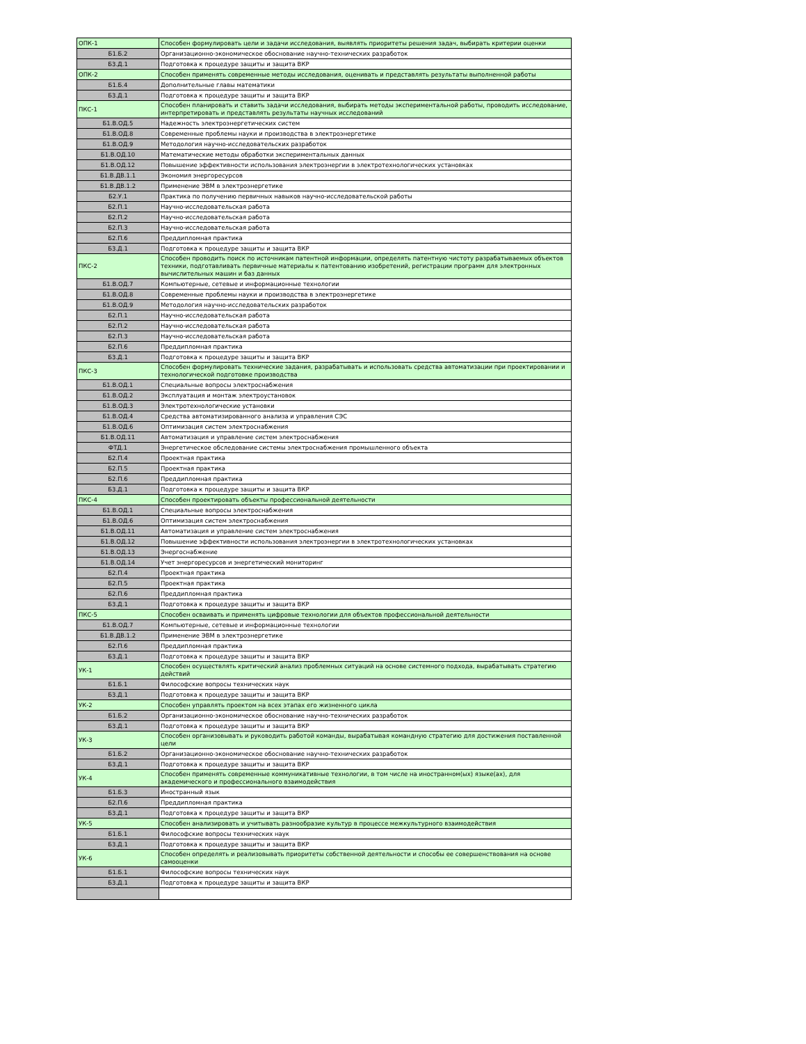| ОПК-1 | Способен формулировать цели и задачи исследования, выявлять приоритеты решения задач, выбирать критерии оценки |
| Б1.Б.2 | Организационно-экономическое обоснование научно-технических разработок |
| Б3.Д.1 | Подготовка к процедуре защиты и защита ВКР |
| ОПК-2 | Способен применять современные методы исследования, оценивать и представлять результаты выполненной работы |
| Б1.Б.4 | Дополнительные главы математики |
| Б3.Д.1 | Подготовка к процедуре защиты и защита ВКР |
| ПКС-1 | Способен планировать и ставить задачи исследования, выбирать методы экспериментальной работы, проводить исследование, интерпретировать и представлять результаты научных исследований |
| Б1.В.ОД.5 | Надежность электроэнергетических систем |
| Б1.В.ОД.8 | Современные проблемы науки и производства в электроэнергетике |
| Б1.В.ОД.9 | Методология научно-исследовательских разработок |
| Б1.В.ОД.10 | Математические методы обработки экспериментальных данных |
| Б1.В.ОД.12 | Повышение эффективности использования электроэнергии в электротехнологических установках |
| Б1.В.ДВ.1.1 | Экономия энергоресурсов |
| Б1.В.ДВ.1.2 | Применение ЭВМ в электроэнергетике |
| Б2.У.1 | Практика по получению первичных навыков научно-исследовательской работы |
| Б2.П.1 | Научно-исследовательская работа |
| Б2.П.2 | Научно-исследовательская работа |
| Б2.П.3 | Научно-исследовательская работа |
| Б2.П.6 | Преддипломная практика |
| Б3.Д.1 | Подготовка к процедуре защиты и защита ВКР |
| ПКС-2 | Способен проводить поиск по источникам патентной информации, определять патентную чистоту разрабатываемых объектов техники, подготавливать первичные материалы к патентованию изобретений, регистрации программ для электронных вычислительных машин и баз данных |
| Б1.В.ОД.7 | Компьютерные, сетевые и информационные технологии |
| Б1.В.ОД.8 | Современные проблемы науки и производства в электроэнергетике |
| Б1.В.ОД.9 | Методология научно-исследовательских разработок |
| Б2.П.1 | Научно-исследовательская работа |
| Б2.П.2 | Научно-исследовательская работа |
| Б2.П.3 | Научно-исследовательская работа |
| Б2.П.6 | Преддипломная практика |
| Б3.Д.1 | Подготовка к процедуре защиты и защита ВКР |
| ПКС-3 | Способен формулировать технические задания, разрабатывать и использовать средства автоматизации при проектировании и технологической подготовке производства |
| Б1.В.ОД.1 | Специальные вопросы электроснабжения |
| Б1.В.ОД.2 | Эксплуатация и монтаж электроустановок |
| Б1.В.ОД.3 | Электротехнологические установки |
| Б1.В.ОД.4 | Средства автоматизированного анализа и управления СЭС |
| Б1.В.ОД.6 | Оптимизация систем электроснабжения |
| Б1.В.ОД.11 | Автоматизация и управление систем электроснабжения |
| ФТД.1 | Энергетическое обследование системы электроснабжения промышленного объекта |
| Б2.П.4 | Проектная практика |
| Б2.П.5 | Проектная практика |
| Б2.П.6 | Преддипломная практика |
| Б3.Д.1 | Подготовка к процедуре защиты и защита ВКР |
| ПКС-4 | Способен проектировать объекты профессиональной деятельности |
| Б1.В.ОД.1 | Специальные вопросы электроснабжения |
| Б1.В.ОД.6 | Оптимизация систем электроснабжения |
| Б1.В.ОД.11 | Автоматизация и управление систем электроснабжения |
| Б1.В.ОД.12 | Повышение эффективности использования электроэнергии в электротехнологических установках |
| Б1.В.ОД.13 | Энергоснабжение |
| Б1.В.ОД.14 | Учет энергоресурсов и энергетический мониторинг |
| Б2.П.4 | Проектная практика |
| Б2.П.5 | Проектная практика |
| Б2.П.6 | Преддипломная практика |
| Б3.Д.1 | Подготовка к процедуре защиты и защита ВКР |
| ПКС-5 | Способен осваивать и применять цифровые технологии для объектов профессиональной деятельности |
| Б1.В.ОД.7 | Компьютерные, сетевые и информационные технологии |
| Б1.В.ДВ.1.2 | Применение ЭВМ в электроэнергетике |
| Б2.П.6 | Преддипломная практика |
| Б3.Д.1 | Подготовка к процедуре защиты и защита ВКР |
| УК-1 | Способен осуществлять критический анализ проблемных ситуаций на основе системного подхода, вырабатывать стратегию действий |
| Б1.Б.1 | Философские вопросы технических наук |
| Б3.Д.1 | Подготовка к процедуре защиты и защита ВКР |
| УК-2 | Способен управлять проектом на всех этапах его жизненного цикла |
| Б1.Б.2 | Организационно-экономическое обоснование научно-технических разработок |
| Б3.Д.1 | Подготовка к процедуре защиты и защита ВКР |
| УК-3 | Способен организовывать и руководить работой команды, вырабатывая командную стратегию для достижения поставленной цели |
| Б1.Б.2 | Организационно-экономическое обоснование научно-технических разработок |
| Б3.Д.1 | Подготовка к процедуре защиты и защита ВКР |
| УК-4 | Способен применять современные коммуникативные технологии, в том числе на иностранном(ых) языке(ах), для академического и профессионального взаимодействия |
| Б1.Б.3 | Иностранный язык |
| Б2.П.6 | Преддипломная практика |
| Б3.Д.1 | Подготовка к процедуре защиты и защита ВКР |
| УК-5 | Способен анализировать и учитывать разнообразие культур в процессе межкультурного взаимодействия |
| Б1.Б.1 | Философские вопросы технических наук |
| Б3.Д.1 | Подготовка к процедуре защиты и защита ВКР |
| УК-6 | Способен определять и реализовывать приоритеты собственной деятельности и способы ее совершенствования на основе самооценки |
| Б1.Б.1 | Философские вопросы технических наук |
| Б3.Д.1 | Подготовка к процедуре защиты и защита ВКР |